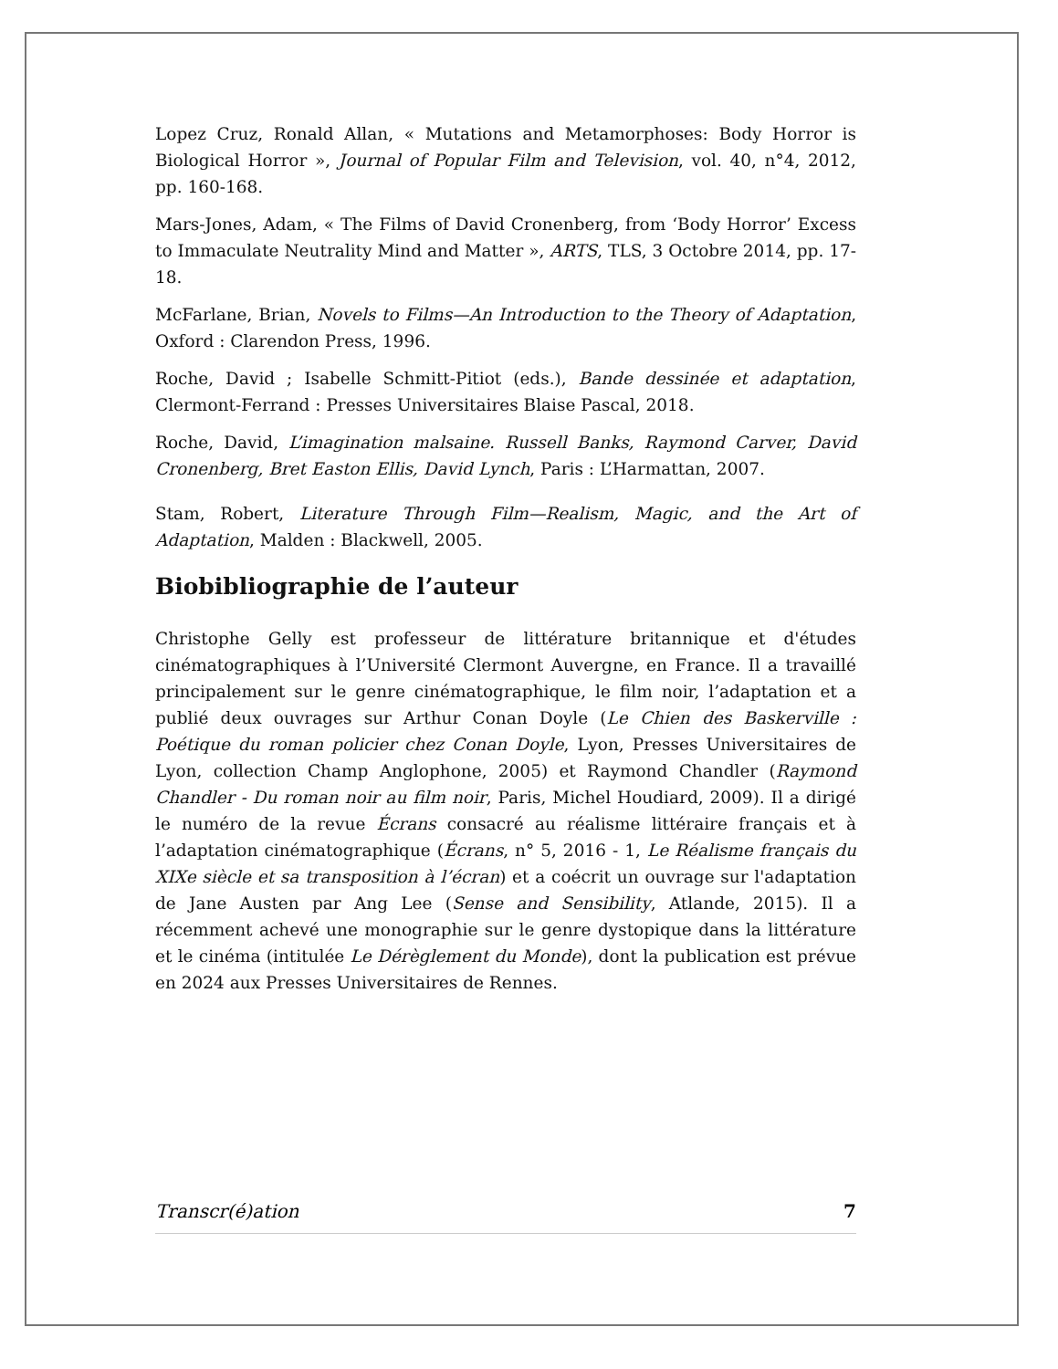Lopez Cruz, Ronald Allan, « Mutations and Metamorphoses: Body Horror is Biological Horror », Journal of Popular Film and Television, vol. 40, n°4, 2012, pp. 160-168.
Mars-Jones, Adam, « The Films of David Cronenberg, from ‘Body Horror’ Excess to Immaculate Neutrality Mind and Matter », ARTS, TLS, 3 Octobre 2014, pp. 17-18.
McFarlane, Brian, Novels to Films—An Introduction to the Theory of Adaptation, Oxford : Clarendon Press, 1996.
Roche, David ; Isabelle Schmitt-Pitiot (eds.), Bande dessinée et adaptation, Clermont-Ferrand : Presses Universitaires Blaise Pascal, 2018.
Roche, David, L’imagination malsaine. Russell Banks, Raymond Carver, David Cronenberg, Bret Easton Ellis, David Lynch, Paris : L’Harmattan, 2007.
Stam, Robert, Literature Through Film—Realism, Magic, and the Art of Adaptation, Malden : Blackwell, 2005.
Biobibliographie de l’auteur
Christophe Gelly est professeur de littérature britannique et d'études cinématographiques à l’Université Clermont Auvergne, en France. Il a travaillé principalement sur le genre cinématographique, le film noir, l’adaptation et a publié deux ouvrages sur Arthur Conan Doyle (Le Chien des Baskerville : Poétique du roman policier chez Conan Doyle, Lyon, Presses Universitaires de Lyon, collection Champ Anglophone, 2005) et Raymond Chandler (Raymond Chandler - Du roman noir au film noir, Paris, Michel Houdiard, 2009). Il a dirigé le numéro de la revue Écrans consacré au réalisme littéraire français et à l’adaptation cinématographique (Écrans, n° 5, 2016 - 1, Le Réalisme français du XIXe siècle et sa transposition à l’écran) et a coécrit un ouvrage sur l'adaptation de Jane Austen par Ang Lee (Sense and Sensibility, Atlande, 2015). Il a récemment achevé une monographie sur le genre dystopique dans la littérature et le cinéma (intitulée Le Dérèglement du Monde), dont la publication est prévue en 2024 aux Presses Universitaires de Rennes.
Transcr(é)ation 7